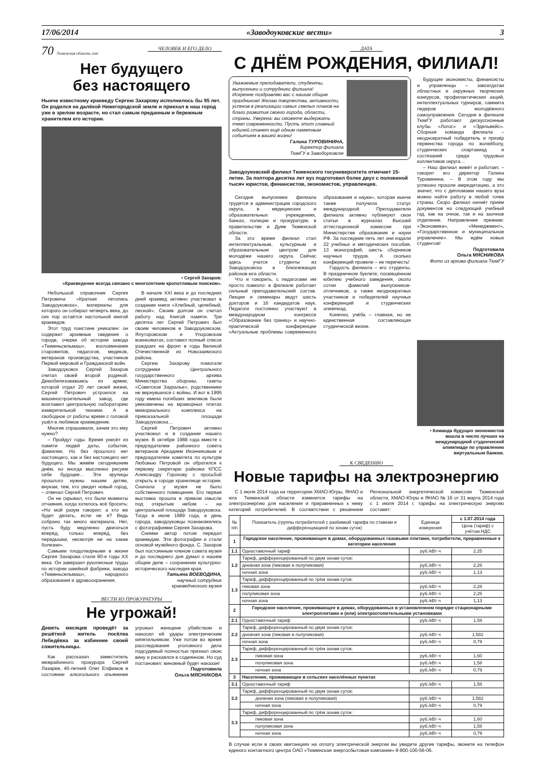17/06/2014 «Заводоуковские вести» 3
70 Тюменская область лет
ЧЕЛОВЕК И ЕГО ДЕЛО
Нет будущего
без настоящего
Нынче известному краеведу Сергею Захарову исполнилось бы 95 лет. Он родился на далёкой Нижегородской земле и приехал в наш город уже в зрелом возрасте, но стал самым преданным и бережным хранителем его истории.
• Сергей Захаров:
«Краеведение всегда связано с многолетним кропотливым поиском».
Небольшой справочник Сергея Петровича «Краткая летопись Заводоуковска», материалы для которого он собирал четверть века, до сих пор остаётся настольной книгой краеведов.
Этот труд поистине уникален: он содержит архивные сведения о городе, очерки об истории завода «Тюменьсельмаш», воспоминания старожилов, педагогов, медиков, ветеранов производства, участников Первой мировой и Гражданской войн.
Заводоуковск Сергей Захаров считал своей второй родиной. Демобилизовавшись из армии, которой отдал 20 лет своей жизни, Сергей Петрович устроился на машиностроительный завод, где возглавил центральную лабораторию измерительной техники. А в свободное от работы время с головой ушёл в любимое краеведение.
Многие спрашивали, зачем это ему нужно?
– Пройдут годы. Время унесёт из памяти людей даты, события, фамилии. Но без прошлого нет настоящего, как и без настоящего нет будущего. Мы живём сегодняшним днём, но иногда мысленно рисуем себе будущее… Эти крупицы прошлого нужны нашим детям, внукам, тем, кто увидит новый город, – отвечал Сергей Петрович.
Он не скрывал, что были моменты отчаяния, когда хотелось всё бросить: «Но мой разум говорил: а кто же будет делать, если не я? Ведь собрано так много материала. Нет, пусть буду медленно двигаться вперёд, только вперёд, без передышки, несмотря ни на какие болезни».
Самыми плодотворными в жизни Сергея Захарова стали 80-е годы XX века. Он завершил рукописные труды по истории швейной фабрики, завода «Тюменьсельмаш», народного образования и здравоохранения.
В начале XXI века и до последних дней краевед активно участвовал в создании книги «Хлебный, целебный, лесной». Своим долгом он считал работу над Книгой памяти. Три десятка лет Сергей Петрович был своим человеком в Заводоуковском, Ялуторовском и Упоровском военкоматах, составил полный список ушедших на фронт в годы Великой Отечественной из Новозаимского района.
Сергею Захарову помогали сотрудники Центрального государственного архива Министерства обороны, газеты «Советское Зауралье», родственники не вернувшихся с войны. И вот в 1995 году имена погибших земляков были увековечены на мраморных плитах мемориального комплекса на привокзальной площади Заводоуковска…
Сергей Петрович активно участвовал и в создании нашего музея. В октябре 1988 года вместе с председателем районного совета ветеранов Аркадием Иконниковым и председателем комитета по культуре Любовью Петровой он обратился к первому секретарю райкома КПСС Александру Горохову с просьбой открыть в городе хранилище истории. Сначала у музея не было собственного помещения. Его первая выставка прошла в прямом смысле под открытым небом – на центральной площади Заводоуковска. Тогда в июле 1989 года, в день города, заводоуковцы познакомились с фотографиями Сергея Захарова.
Снимки автор потом передал краеведам. Эти фотографии и стали основой музейного фонда. С. Захаров был постоянным членом совета музея и до последнего дня думал о нашем общем деле – сохранении культурно-исторического наследия края.
Татьяна ВОЕВОДИНА,
научный сотрудник
краеведческого музея
ВЕСТИ ИЗ ПРОКУРАТУРЫ
Не угрожай!
Девять месяцев проведёт за решёткой житель посёлка Лебедёвка за избиение своей сожительницы.
Как рассказал заместитель межрайонного прокурора Сергей Лазарев, 40-летний Олег Елфимов в состоянии алкогольного опьянения угрожал женщине убийством и наносил ей удары электрическим кипятильником. Уже потом во время расследования уголовного дела подсудимый полностью признал свою вину и раскаялся в содеянном. Но суд постановил: виновный будет наказан!
Подготовила
Ольга МЯСНИКОВА
ДАТА
С ДНЁМ РОЖДЕНИЯ, ФИЛИАЛ!
Уважаемые преподаватели, студенты, выпускники и сотрудники филиала!
Искренне поздравляю вас с нашим общим праздником! Желаю творчества, активности, успехов в реализации самых смелых планов на благо развития своего города, области, страны. Уверена: вы сможете выдержать темп современности. Пусть этот славный юбилей станет ещё одним памятным событием в вашей жизни!
Галина ТУРОВИНИНА,
директор филиала
ТюмГУ в Заводоуковске
Заводоуковский филиал Тюменского госуниверситета отмечает 15-летие. За полтора десятка лет вуз подготовил более двух с половиной тысяч юристов, финансистов, экономистов, управленцев.
Сегодня выпускники филиала трудятся в администрации городского округа, в медицинских и образовательных учреждениях, банках, полиции и прокуратуре, в правительстве и Думе Тюменской области.
За это время филиал стал интеллектуальным, культурным и образовательным центром для молодёжи нашего округа. Сейчас здесь учатся студенты из Заводоуковска и близлежащих районов юга области.
Что и говорить, с педагогами им просто повезло: в филиале работает сильный преподавательский состав. Лекции и семинары ведут шесть докторов и 16 кандидатов наук. Педагоги постоянно участвуют в международном конгрессе «Образование без границ» и научно-практической конференции «Актуальные проблемы современного образования и науки», которая нынче также получила статус международной. Преподаватели филиала активно публикуют свои статьи в журналах Высшей аттестационной комиссии при Министерстве образования и науки РФ. За последние пять лет они издали 22 учебных и методических пособия, 13 монографий, шесть сборников научных трудов. А сколько конференций провели – не перечесть!
Гордость филиала – его студенты. В праздничном буклете, посвящённом юбилею учебного заведения, около сотни фамилий выпускников-отличников, а также неоднократных участников и победителей научных конференций и студенческих олимпиад.
Конечно, учёба – главная, но не единственная составляющая студенческой жизни.
Будущие экономисты, финансисты и управленцы – завсегдатаи областных и окружных творческих конкурсов, профилактических акций, интеллектуальных турниров, саммита лидеров молодёжного самоуправления. Сегодня в филиале ТюмГУ работают дискуссионные клубы «Логос» и «Эдельвейс». Сборная команда филиала – неоднократный победитель и призёр первенства города по волейболу, студенческих спартакиад и состязаний среди трудовых коллективов округа…
– Наш филиал живёт и работает, – говорит его директор Галина Туровинина. – В этом году мы успешно прошли аккредитацию, а это значит, что с дипломами нашего вуза можно найти работу в любой точке страны. Скоро филиал начнёт приём документов на следующий учебный год, как на очное, так и на заочное отделение. Направления прежние: «Экономика», «Менеджмент», «Государственное и муниципальное управление». Мы ждём новых студентов!
Подготовила
Ольга МЯСНИКОВА
Фото из архива филиала ТюмГУ
• Команда будущих экономистов вошла в число лучших на международной студенческой олимпиаде по управлению виртуальным банком.
К СВЕДЕНИЮ
Новые тарифы на электроэнергию
С 1 июля 2014 года на территории ХМАО-Югры, ЯНАО и юга Тюменской области изменятся тарифы на электроэнергию для населения и приравненных к нему категорий потребителей. В соответствии с решением Региональной энергетической комиссии Тюменской области, ХМАО-Югры и ЯНАО № 16 от 31 марта 2014 года с 1 июля 2014 г. тарифы на электрическую энергию составят:
| № п/п | Показатель (группы потребителей с разбивкой тарифа по ставкам и дифференциацией по зонам суток) | Единица измерения | с 1.07.2014 года |
| --- | --- | --- | --- |
| | | | Цена (тариф) с учётом НДС |
| 1 | Городское население, проживающее в домах, оборудованных газовыми плитами, потребители, приравненные к категории населения | | |
| 1.1 | Одноставочный тариф | руб./кВт·ч | 2,25 |
| 1.2 | Тариф, дифференцированный по двум зонам суток: | | |
| | дневная зона (пиковая и полупиковая) | руб./кВт·ч | 2,26 |
| | ночная зона | руб./кВт·ч | 1,13 |
| 1.3 | Тариф, дифференцированный по трём зонам суток: | | |
| | пиковая зона | руб./кВт·ч | 2,28 |
| | полупиковая зона | руб./кВт·ч | 2,25 |
| | ночная зона | руб./кВт·ч | 1,13 |
| 2 | Городское население, проживающее в домах, оборудованных в установленном порядке стационарными электроплитами и (или) электроотопительными установками | | |
| 2.1 | Одноставочный тариф | руб./кВт·ч | 1,58 |
| 2.2 | Тариф, дифференцированный по двум зонам суток: | | |
| | дневная зона (пиковая и полупиковая) | руб./кВт·ч | 1,582 |
| | ночная зона | руб./кВт·ч | 0,79 |
| 2.3 | Тариф, дифференцированный по трём зонам суток: | | |
| | пиковая зона | руб./кВт·ч | 1,60 |
| | полупиковая зона | руб./кВт·ч | 1,58 |
| | ночная зона | руб./кВт·ч | 0,79 |
| 3 | Население, проживающее в сельских населённых пунктах | | |
| 3.1 | Одноставочный тариф | руб./кВт·ч | 1,58 |
| 3.2 | Тариф, дифференцированный по двум зонам суток: | | |
| | дневная зона (пиковая и полупиковая) | руб./кВт·ч | 1,582 |
| | ночная зона | руб./кВт·ч | 0,79 |
| 3.3 | Тариф, дифференцированный по трём зонам суток : | | |
| | пиковая зона | руб./кВт·ч | 1,60 |
| | полупиковая зона | руб./кВт·ч | 1,58 |
| | ночная зона | руб./кВт·ч | 0,79 |
В случае если в своих квитанциях на оплату электрической энергии вы увидите другие тарифы, звоните на телефон единого контактного центра ОАО «Тюменская энергосбытовая компания» 8-800-100-56-06.